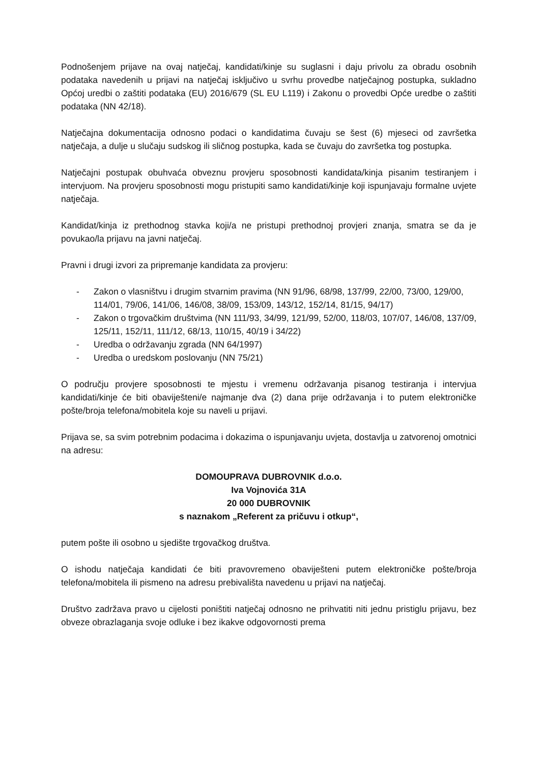Podnošenjem prijave na ovaj natječaj, kandidati/kinje su suglasni i daju privolu za obradu osobnih podataka navedenih u prijavi na natječaj isključivo u svrhu provedbe natječajnog postupka, sukladno Općoj uredbi o zaštiti podataka (EU) 2016/679 (SL EU L119) i Zakonu o provedbi Opće uredbe o zaštiti podataka (NN 42/18).
Natječajna dokumentacija odnosno podaci o kandidatima čuvaju se šest (6) mjeseci od završetka natječaja, a dulje u slučaju sudskog ili sličnog postupka, kada se čuvaju do završetka tog postupka.
Natječajni postupak obuhvaća obveznu provjeru sposobnosti kandidata/kinja pisanim testiranjem i intervjuom. Na provjeru sposobnosti mogu pristupiti samo kandidati/kinje koji ispunjavaju formalne uvjete natječaja.
Kandidat/kinja iz prethodnog stavka koji/a ne pristupi prethodnoj provjeri znanja, smatra se da je povukao/la prijavu na javni natječaj.
Pravni i drugi izvori za pripremanje kandidata za provjeru:
- Zakon o vlasništvu i drugim stvarnim pravima (NN 91/96, 68/98, 137/99, 22/00, 73/00, 129/00, 114/01, 79/06, 141/06, 146/08, 38/09, 153/09, 143/12, 152/14, 81/15, 94/17)
- Zakon o trgovačkim društvima (NN 111/93, 34/99, 121/99, 52/00, 118/03, 107/07, 146/08, 137/09, 125/11, 152/11, 111/12, 68/13, 110/15, 40/19 i 34/22)
- Uredba o održavanju zgrada (NN 64/1997)
- Uredba o uredskom poslovanju (NN 75/21)
O području provjere sposobnosti te mjestu i vremenu održavanja pisanog testiranja i intervjua kandidati/kinje će biti obaviješteni/e najmanje dva (2) dana prije održavanja i to putem elektroničke pošte/broja telefona/mobitela koje su naveli u prijavi.
Prijava se, sa svim potrebnim podacima i dokazima o ispunjavanju uvjeta, dostavlja u zatvorenoj omotnici na adresu:
DOMOUPRAVA DUBROVNIK d.o.o.
Iva Vojnovića 31A
20 000 DUBROVNIK
s naznakom „Referent za pričuvu i otkup“,
putem pošte ili osobno u sjedište trgovačkog društva.
O ishodu natječaja kandidati će biti pravovremeno obaviješteni putem elektroničke pošte/broja telefona/mobitela ili pismeno na adresu prebivališta navedenu u prijavi na natječaj.
Društvo zadržava pravo u cijelosti poništiti natječaj odnosno ne prihvatiti niti jednu pristiglu prijavu, bez obveze obrazlaganja svoje odluke i bez ikakve odgovornosti prema